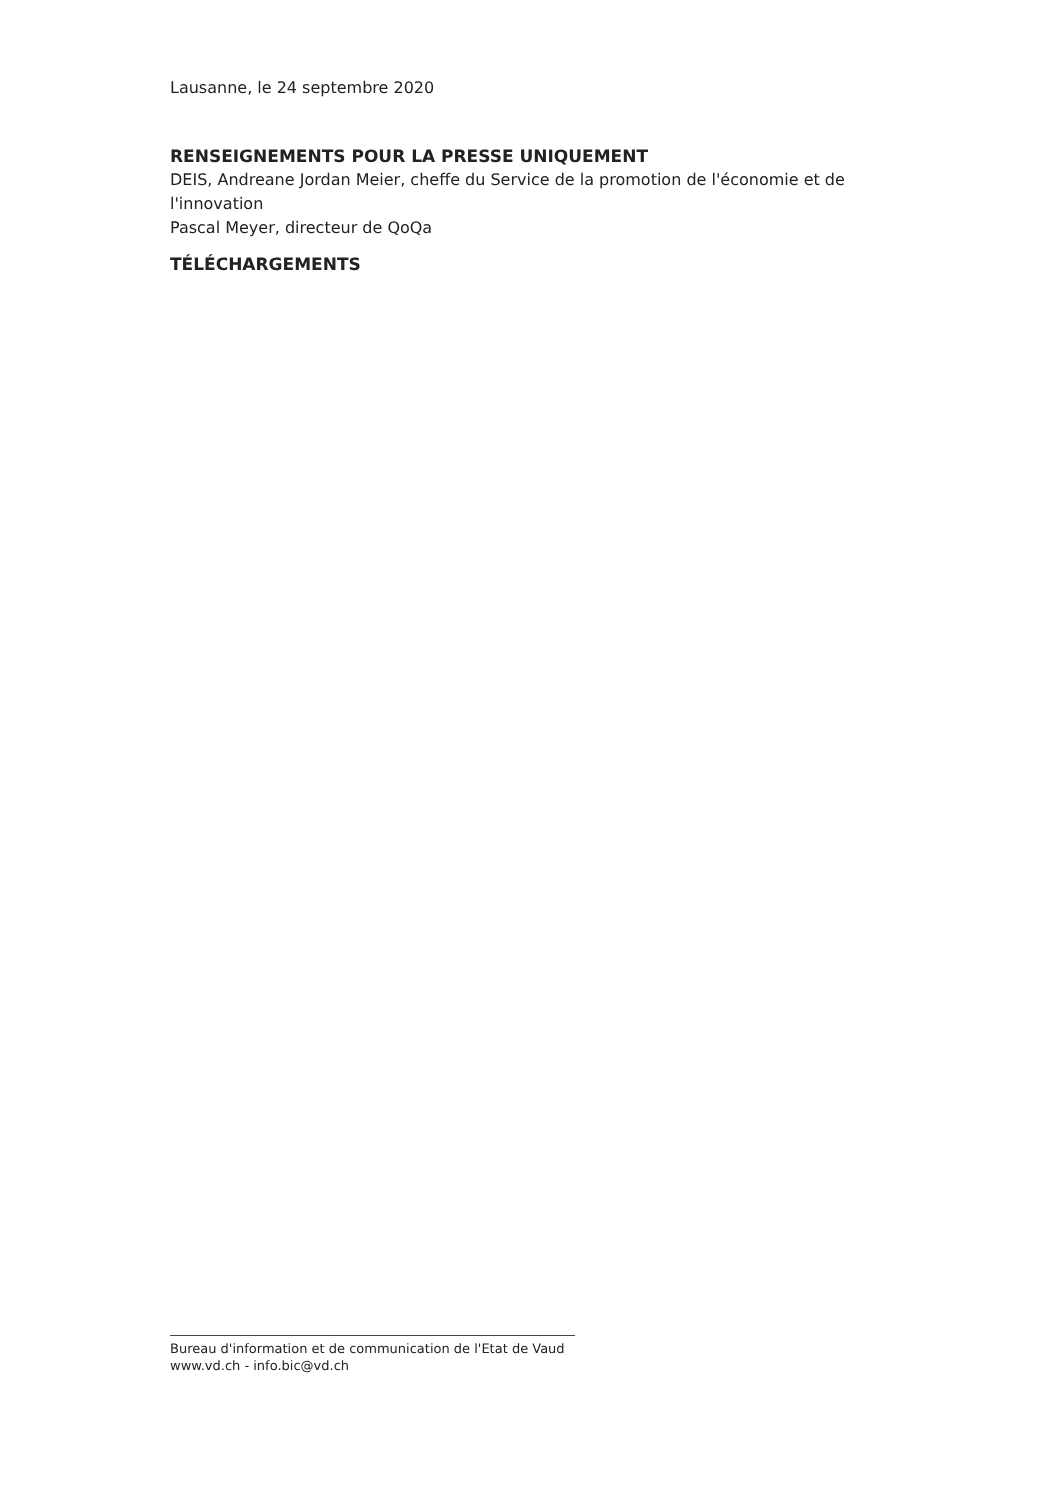Lausanne, le 24 septembre 2020
RENSEIGNEMENTS POUR LA PRESSE UNIQUEMENT
DEIS, Andreane Jordan Meier, cheffe du Service de la promotion de l'économie et de l'innovation
Pascal Meyer, directeur de QoQa
TÉLÉCHARGEMENTS
Bureau d'information et de communication de l'Etat de Vaud
www.vd.ch - info.bic@vd.ch